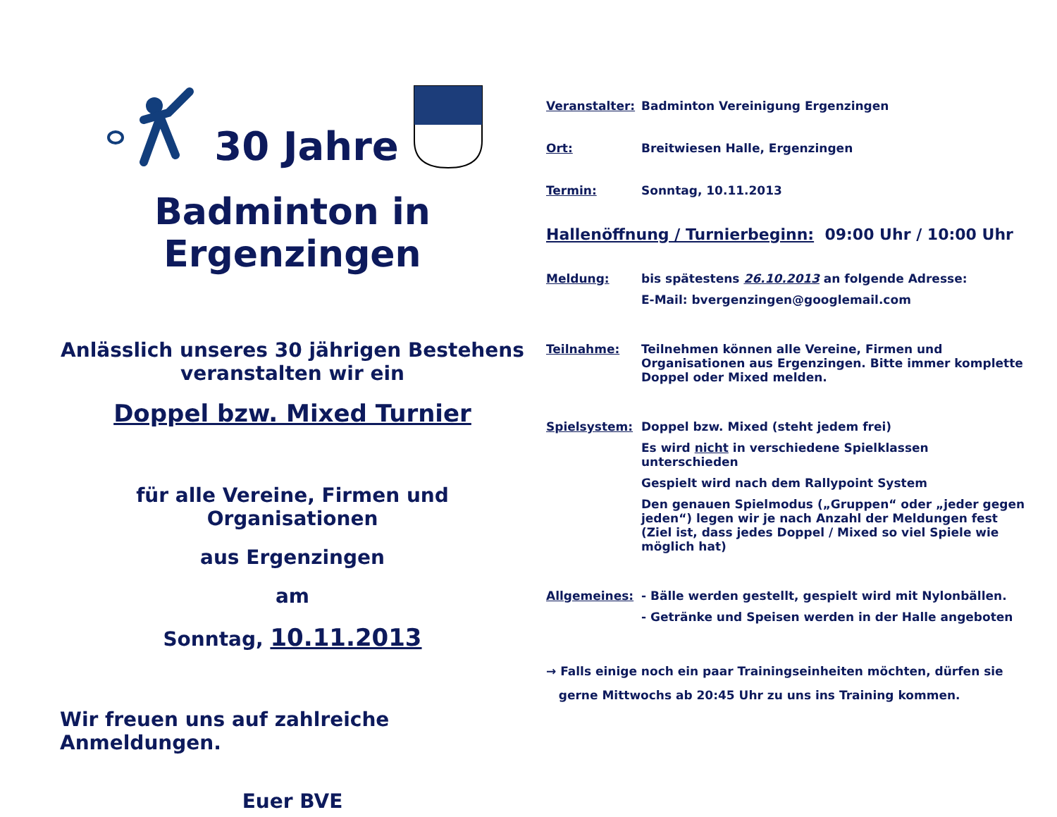30 Jahre
Badminton in Ergenzingen
Anlässlich unseres 30 jährigen Bestehens veranstalten wir ein
Doppel bzw. Mixed Turnier
für alle Vereine, Firmen und Organisationen
aus Ergenzingen
am
Sonntag, 10.11.2013
Wir freuen uns auf zahlreiche Anmeldungen.
Euer BVE
Veranstalter: Badminton Vereinigung Ergenzingen
Ort: Breitwiesen Halle, Ergenzingen
Termin: Sonntag, 10.11.2013
Hallenöffnung / Turnierbeginn: 09:00 Uhr / 10:00 Uhr
Meldung: bis spätestens 26.10.2013 an folgende Adresse:
E-Mail: bvergenzingen@googlemail.com
Teilnahme: Teilnehmen können alle Vereine, Firmen und Organisationen aus Ergenzingen. Bitte immer komplette Doppel oder Mixed melden.
Spielsystem: Doppel bzw. Mixed (steht jedem frei)
Es wird nicht in verschiedene Spielklassen unterschieden
Gespielt wird nach dem Rallypoint System
Den genauen Spielmodus („Gruppen“ oder „jeder gegen jeden“) legen wir je nach Anzahl der Meldungen fest (Ziel ist, dass jedes Doppel / Mixed so viel Spiele wie möglich hat)
Allgemeines: - Bälle werden gestellt, gespielt wird mit Nylonbällen.
- Getränke und Speisen werden in der Halle angeboten
→ Falls einige noch ein paar Trainingseinheiten möchten, dürfen sie
gerne Mittwochs ab 20:45 Uhr zu uns ins Training kommen.